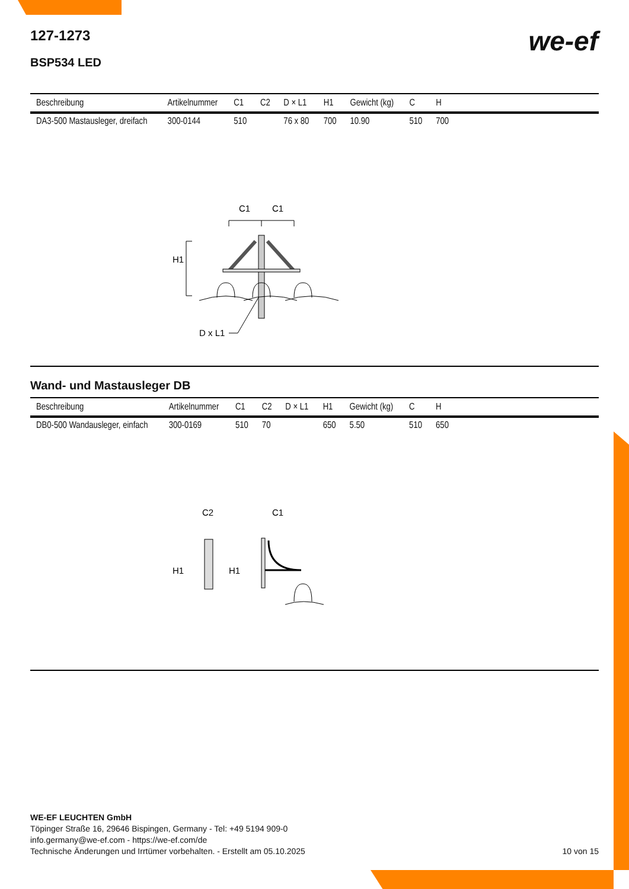we-ef
127-1273
BSP534 LED
| Beschreibung | Artikelnummer | C1 | C2 | D × L1 | H1 | Gewicht (kg) | C | H | |
| --- | --- | --- | --- | --- | --- | --- | --- | --- | --- |
| DA3-500 Mastausleger, dreifach | 300-0144 | 510 | | 76 x 80 | 700 | 10.90 | 510 | 700 | |
C1
C1
H1
D x L1
Wand- und Mastausleger DB
| Beschreibung | Artikelnummer | C1 | C2 | D × L1 | H1 | Gewicht (kg) | C | H | |
| --- | --- | --- | --- | --- | --- | --- | --- | --- | --- |
| DB0-500 Wandausleger, einfach | 300-0169 | 510 | 70 | | 650 | 5.50 | 510 | 650 | |
C2
C1
H1
H1
WE-EF LEUCHTEN GmbH
Töpinger Straße 16, 29646 Bispingen, Germany - Tel: +49 5194 909-0
info.germany@we-ef.com - https://we-ef.com/de
Technische Änderungen und Irrtümer vorbehalten. - Erstellt am 05.10.2025 10 von 15